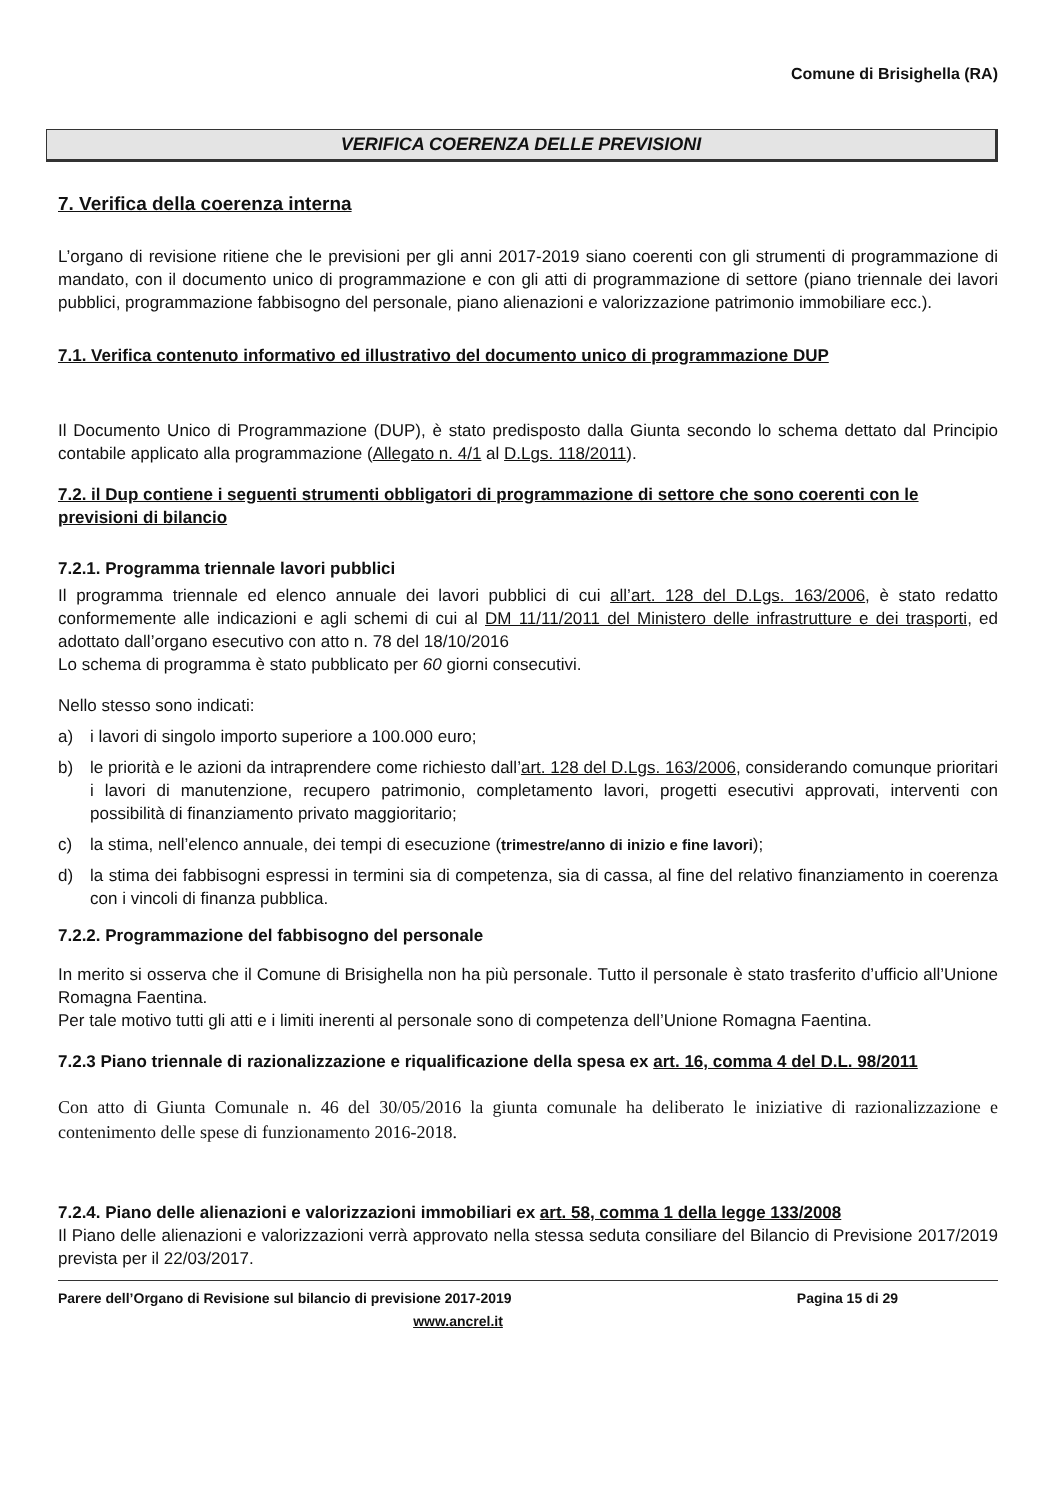Comune di Brisighella (RA)
VERIFICA COERENZA DELLE PREVISIONI
7. Verifica della coerenza interna
L’organo di revisione ritiene che le previsioni per gli anni 2017-2019 siano coerenti con gli strumenti di programmazione di mandato, con il documento unico di programmazione e con gli atti di programmazione di settore (piano triennale dei lavori pubblici, programmazione fabbisogno del personale, piano alienazioni e valorizzazione patrimonio immobiliare ecc.).
7.1. Verifica contenuto informativo ed illustrativo del documento unico di programmazione DUP
Il Documento Unico di Programmazione (DUP), è stato predisposto dalla Giunta secondo lo schema dettato dal Principio contabile applicato alla programmazione (Allegato n. 4/1 al D.Lgs. 118/2011).
7.2. il Dup contiene i seguenti strumenti obbligatori di programmazione di settore che sono coerenti con le previsioni di bilancio
7.2.1. Programma triennale lavori pubblici
Il programma triennale ed elenco annuale dei lavori pubblici di cui all’art. 128 del D.Lgs. 163/2006, è stato redatto conformemente alle indicazioni e agli schemi di cui al DM 11/11/2011 del Ministero delle infrastrutture e dei trasporti, ed adottato dall’organo esecutivo con atto n. 78 del 18/10/2016
Lo schema di programma è stato pubblicato per 60 giorni consecutivi.
Nello stesso sono indicati:
a) i lavori di singolo importo superiore a 100.000 euro;
b) le priorità e le azioni da intraprendere come richiesto dall’art. 128 del D.Lgs. 163/2006, considerando comunque prioritari i lavori di manutenzione, recupero patrimonio, completamento lavori, progetti esecutivi approvati, interventi con possibilità di finanziamento privato maggioritario;
c) la stima, nell’elenco annuale, dei tempi di esecuzione (trimestre/anno di inizio e fine lavori);
d) la stima dei fabbisogni espressi in termini sia di competenza, sia di cassa, al fine del relativo finanziamento in coerenza con i vincoli di finanza pubblica.
7.2.2. Programmazione del fabbisogno del personale
In merito si osserva che il Comune di Brisighella non ha più personale. Tutto il personale è stato trasferito d’ufficio all’Unione Romagna Faentina.
Per tale motivo tutti gli atti e i limiti inerenti al personale sono di competenza dell’Unione Romagna Faentina.
7.2.3 Piano triennale di razionalizzazione e riqualificazione della spesa ex art. 16, comma 4 del D.L. 98/2011
Con atto di Giunta Comunale n. 46 del 30/05/2016 la giunta comunale ha deliberato le iniziative di razionalizzazione e contenimento delle spese di funzionamento 2016-2018.
7.2.4. Piano delle alienazioni e valorizzazioni immobiliari ex art. 58, comma 1 della legge 133/2008
Il Piano delle alienazioni e valorizzazioni verrà approvato nella stessa seduta consiliare del Bilancio di Previsione 2017/2019 prevista per il 22/03/2017.
Parere dell’Organo di Revisione sul bilancio di previsione 2017-2019 Pagina 15 di 29
www.ancrel.it